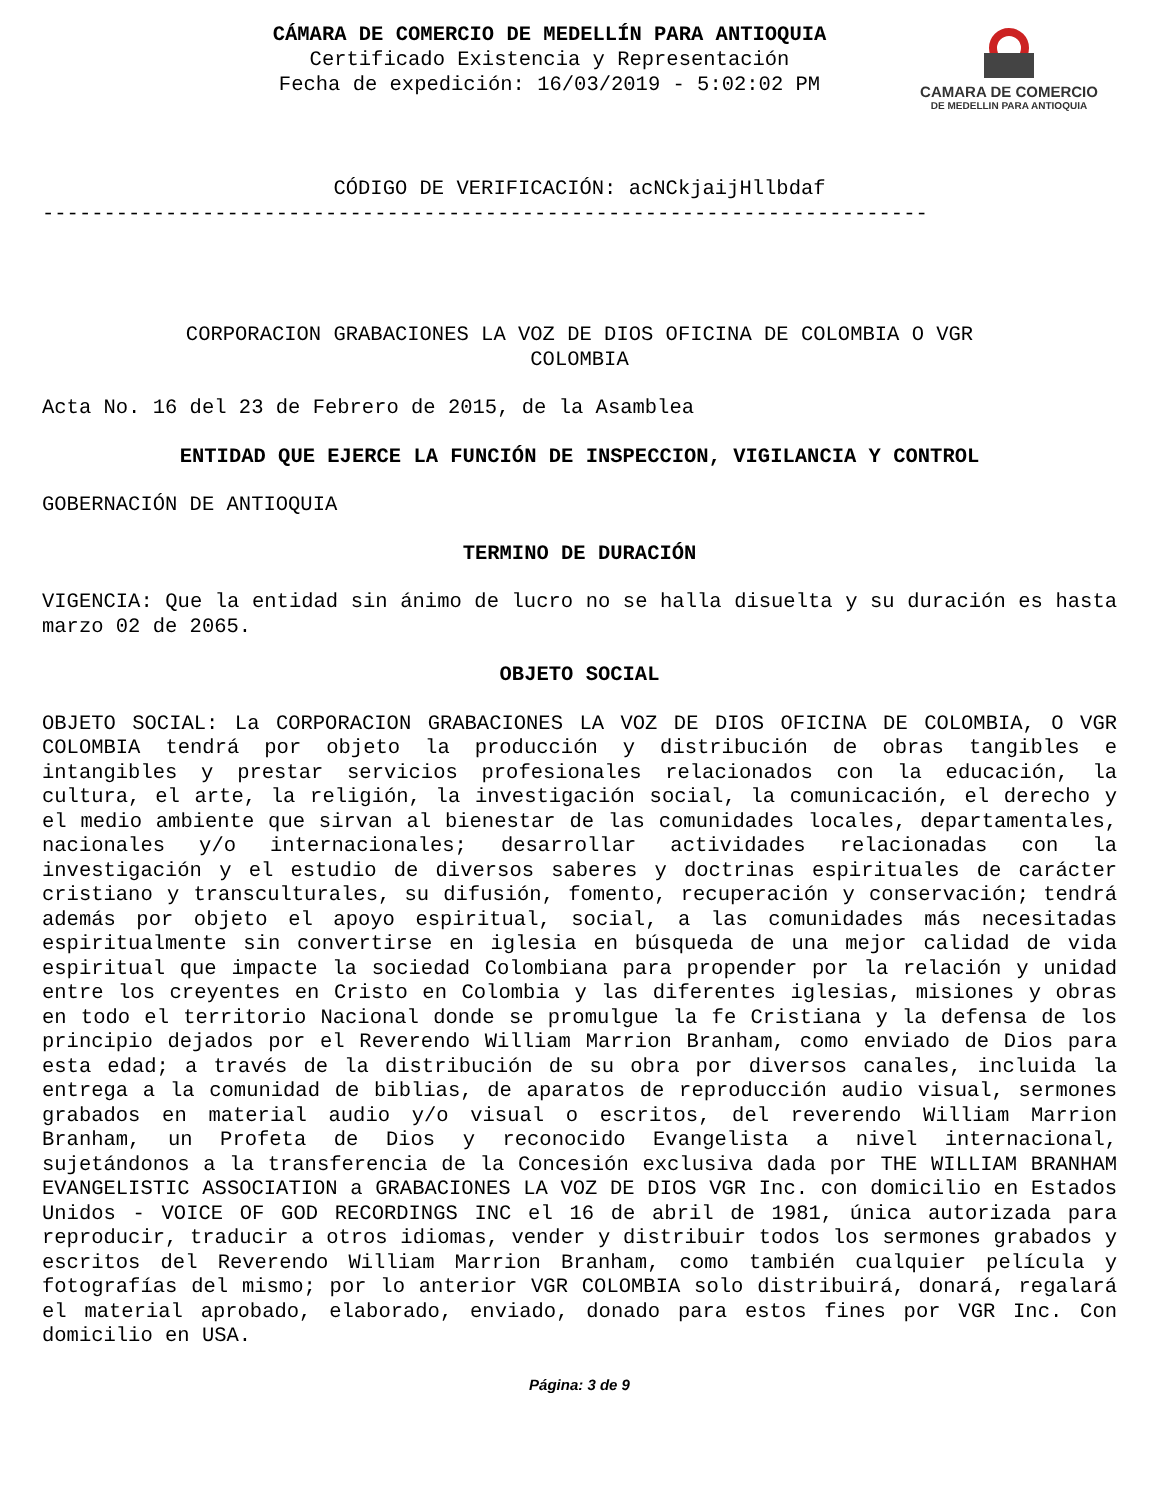CAMARA DE COMERCIO
DE MEDELLIN PARA ANTIOQUIA
CÁMARA DE COMERCIO DE MEDELLÍN PARA ANTIOQUIA
Certificado Existencia y Representación
Fecha de expedición: 16/03/2019 - 5:02:02 PM
CÓDIGO DE VERIFICACIÓN: acNCkjaijHllbdaf
------------------------------------------------------------------------
CORPORACION GRABACIONES LA VOZ DE DIOS OFICINA DE COLOMBIA O VGR
COLOMBIA
Acta No. 16 del 23 de Febrero de 2015, de la Asamblea
ENTIDAD QUE EJERCE LA FUNCIÓN DE INSPECCION, VIGILANCIA Y CONTROL
GOBERNACIÓN DE ANTIOQUIA
TERMINO DE DURACIÓN
VIGENCIA: Que la entidad sin ánimo de lucro no se halla disuelta y su duración es hasta marzo 02 de 2065.
OBJETO SOCIAL
OBJETO SOCIAL: La CORPORACION GRABACIONES LA VOZ DE DIOS OFICINA DE COLOMBIA, O VGR COLOMBIA tendrá por objeto la producción y distribución de obras tangibles e intangibles y prestar servicios profesionales relacionados con la educación, la cultura, el arte, la religión, la investigación social, la comunicación, el derecho y el medio ambiente que sirvan al bienestar de las comunidades locales, departamentales, nacionales y/o internacionales; desarrollar actividades relacionadas con la investigación y el estudio de diversos saberes y doctrinas espirituales de carácter cristiano y transculturales, su difusión, fomento, recuperación y conservación; tendrá además por objeto el apoyo espiritual, social, a las comunidades más necesitadas espiritualmente sin convertirse en iglesia en búsqueda de una mejor calidad de vida espiritual que impacte la sociedad Colombiana para propender por la relación y unidad entre los creyentes en Cristo en Colombia y las diferentes iglesias, misiones y obras en todo el territorio Nacional donde se promulgue la fe Cristiana y la defensa de los principio dejados por el Reverendo William Marrion Branham, como enviado de Dios para esta edad; a través de la distribución de su obra por diversos canales, incluida la entrega a la comunidad de biblias, de aparatos de reproducción audio visual, sermones grabados en material audio y/o visual o escritos, del reverendo William Marrion Branham, un Profeta de Dios y reconocido Evangelista a nivel internacional, sujetándonos a la transferencia de la Concesión exclusiva dada por THE WILLIAM BRANHAM EVANGELISTIC ASSOCIATION a GRABACIONES LA VOZ DE DIOS VGR Inc. con domicilio en Estados Unidos - VOICE OF GOD RECORDINGS INC el 16 de abril de 1981, única autorizada para reproducir, traducir a otros idiomas, vender y distribuir todos los sermones grabados y escritos del Reverendo William Marrion Branham, como también cualquier película y fotografías del mismo; por lo anterior VGR COLOMBIA solo distribuirá, donará, regalará el material aprobado, elaborado, enviado, donado para estos fines por VGR Inc. Con domicilio en USA.
Página: 3 de 9